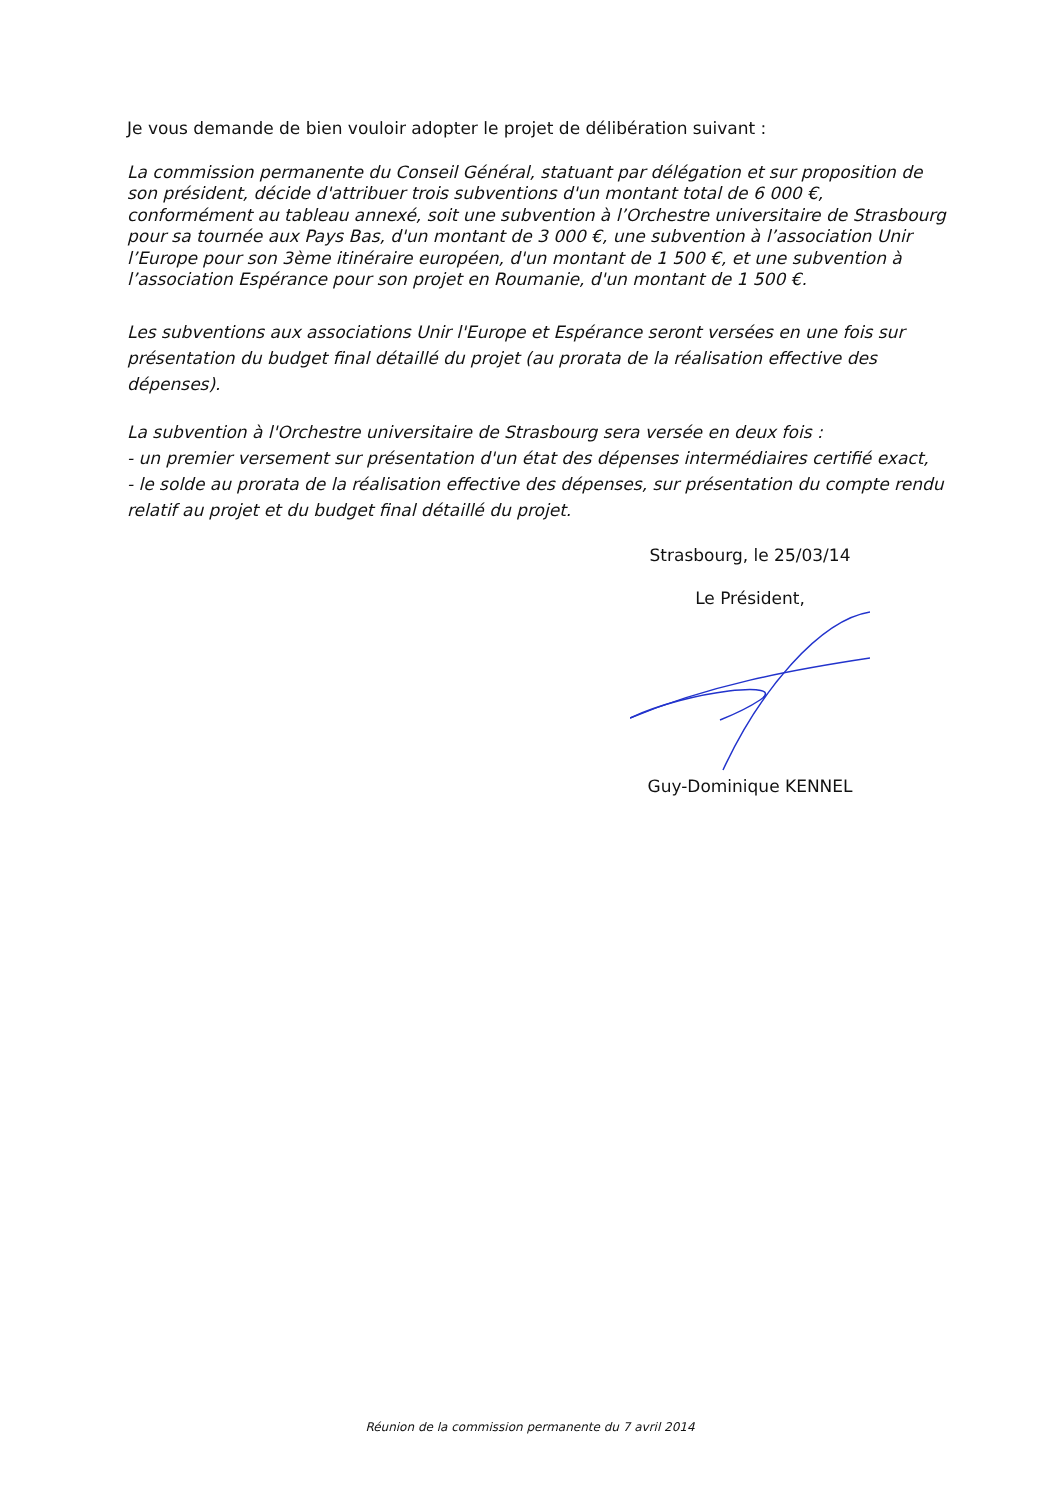Je vous demande de bien vouloir adopter le projet de délibération suivant :
La commission permanente du Conseil Général, statuant par délégation et sur proposition de son président, décide d'attribuer trois subventions d'un montant total de 6 000 €, conformément au tableau annexé, soit une subvention à l’Orchestre universitaire de Strasbourg pour sa tournée aux Pays Bas, d'un montant de 3 000 €, une subvention à l’association Unir l’Europe pour son 3ème itinéraire européen, d'un montant de 1 500 €, et une subvention à l’association Espérance pour son projet en Roumanie, d'un montant de 1 500 €.
Les subventions aux associations Unir l'Europe et Espérance seront versées en une fois sur présentation du budget final détaillé du projet (au prorata de la réalisation effective des dépenses).
La subvention à l'Orchestre universitaire de Strasbourg sera versée en deux fois :
- un premier versement sur présentation d'un état des dépenses intermédiaires certifié exact,
- le solde au prorata de la réalisation effective des dépenses, sur présentation du compte rendu relatif au projet et du budget final détaillé du projet.
Strasbourg, le 25/03/14
Le Président,
Guy-Dominique KENNEL
Réunion de la commission permanente du 7 avril 2014